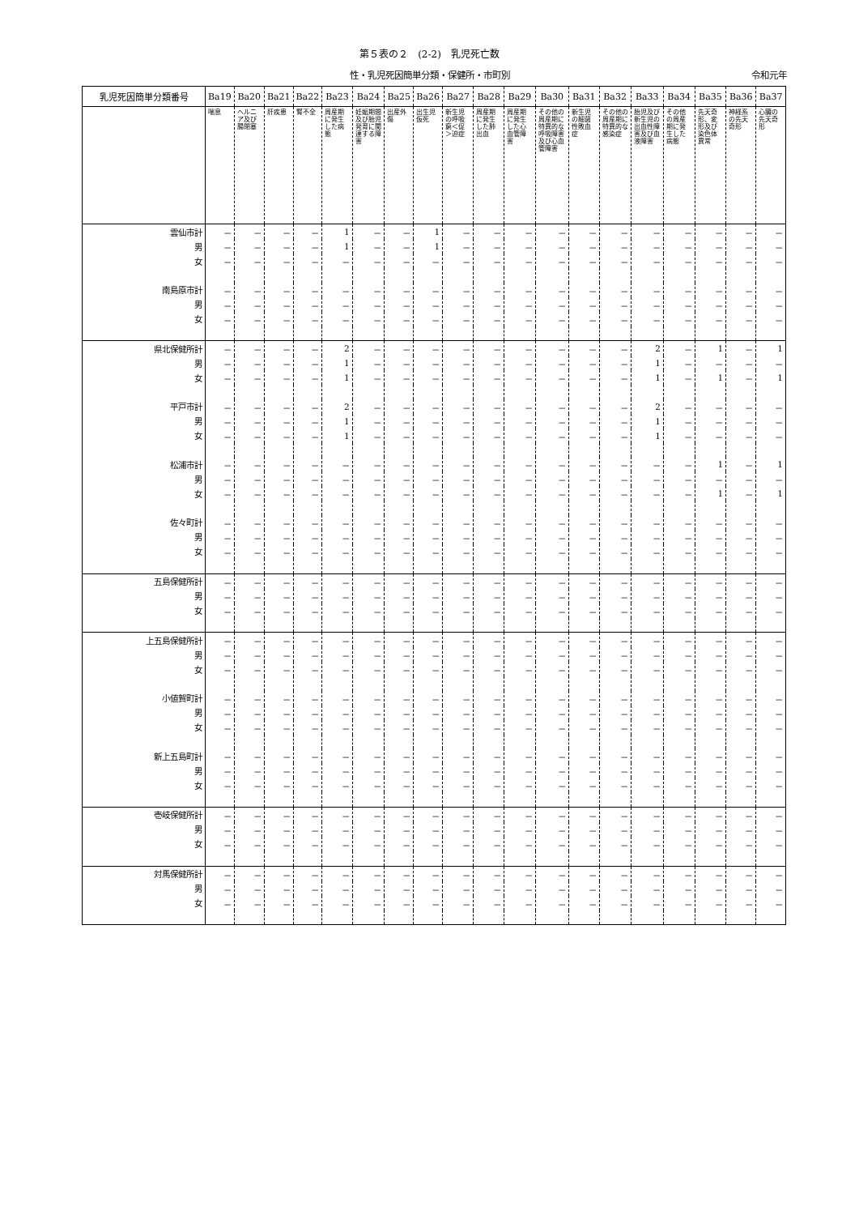第５表の２　(2-2)　乳児死亡数
性・乳児死因簡単分類・保健所・市町別 令和元年
| 乳児死因簡単分類番号 | Ba19 | Ba20 | Ba21 | Ba22 | Ba23 | Ba24 | Ba25 | Ba26 | Ba27 | Ba28 | Ba29 | Ba30 | Ba31 | Ba32 | Ba33 | Ba34 | Ba35 | Ba36 | Ba37 |
| --- | --- | --- | --- | --- | --- | --- | --- | --- | --- | --- | --- | --- | --- | --- | --- | --- | --- | --- | --- |
| | 喘息 | ヘルニア及び腸閉塞 | 肝疾患 | 腎不全 | 周産期に発生した病態 | 妊娠期間及び胎児発育に関連する障害 | 出産外傷 | 出生児仮死 | 新生児の呼吸窮＜促＞迫症 | 周産期に発生した肺出血 | 周産期に発生した心血管障害 | その他の周産期に特異的な呼吸障害及び心血管障害 | 新生児の細菌性敗血症 | その他の周産期に特異的な感染症 | 胎児及び新生児の出血性障害及び血液障害 | その他の周産期に発生した病態 | 先天奇形、変形及び染色体異常 | 神経系の先天奇形 | 心臓の先天奇形 |
| 雲仙市 計 | － | － | － | － | 1 | － | － | 1 | － | － | － | － | － | － | － | － | － | － | － |
| 男 | － | － | － | － | 1 | － | － | 1 | － | － | － | － | － | － | － | － | － | － | － |
| 女 | － | － | － | － | － | － | － | － | － | － | － | － | － | － | － | － | － | － | － |
| 南島原市 計 | － | － | － | － | － | － | － | － | － | － | － | － | － | － | － | － | － | － | － |
| 男 | － | － | － | － | － | － | － | － | － | － | － | － | － | － | － | － | － | － | － |
| 女 | － | － | － | － | － | － | － | － | － | － | － | － | － | － | － | － | － | － | － |
| 県北保健所 計 | － | － | － | － | 2 | － | － | － | － | － | － | － | － | － | 2 | － | 1 | － | 1 |
| 男 | － | － | － | － | 1 | － | － | － | － | － | － | － | － | － | 1 | － | － | － | － |
| 女 | － | － | － | － | 1 | － | － | － | － | － | － | － | － | － | 1 | － | 1 | － | 1 |
| 平戸市 計 | － | － | － | － | 2 | － | － | － | － | － | － | － | － | － | 2 | － | － | － | － |
| 男 | － | － | － | － | 1 | － | － | － | － | － | － | － | － | － | 1 | － | － | － | － |
| 女 | － | － | － | － | 1 | － | － | － | － | － | － | － | － | － | 1 | － | － | － | － |
| 松浦市 計 | － | － | － | － | － | － | － | － | － | － | － | － | － | － | － | － | 1 | － | 1 |
| 男 | － | － | － | － | － | － | － | － | － | － | － | － | － | － | － | － | － | － | － |
| 女 | － | － | － | － | － | － | － | － | － | － | － | － | － | － | － | － | 1 | － | 1 |
| 佐々町 計 | － | － | － | － | － | － | － | － | － | － | － | － | － | － | － | － | － | － | － |
| 男 | － | － | － | － | － | － | － | － | － | － | － | － | － | － | － | － | － | － | － |
| 女 | － | － | － | － | － | － | － | － | － | － | － | － | － | － | － | － | － | － | － |
| 五島保健所 計 | － | － | － | － | － | － | － | － | － | － | － | － | － | － | － | － | － | － | － |
| 男 | － | － | － | － | － | － | － | － | － | － | － | － | － | － | － | － | － | － | － |
| 女 | － | － | － | － | － | － | － | － | － | － | － | － | － | － | － | － | － | － | － |
| 上五島保健所 計 | － | － | － | － | － | － | － | － | － | － | － | － | － | － | － | － | － | － | － |
| 男 | － | － | － | － | － | － | － | － | － | － | － | － | － | － | － | － | － | － | － |
| 女 | － | － | － | － | － | － | － | － | － | － | － | － | － | － | － | － | － | － | － |
| 小値賀町 計 | － | － | － | － | － | － | － | － | － | － | － | － | － | － | － | － | － | － | － |
| 男 | － | － | － | － | － | － | － | － | － | － | － | － | － | － | － | － | － | － | － |
| 女 | － | － | － | － | － | － | － | － | － | － | － | － | － | － | － | － | － | － | － |
| 新上五島町 計 | － | － | － | － | － | － | － | － | － | － | － | － | － | － | － | － | － | － | － |
| 男 | － | － | － | － | － | － | － | － | － | － | － | － | － | － | － | － | － | － | － |
| 女 | － | － | － | － | － | － | － | － | － | － | － | － | － | － | － | － | － | － | － |
| 壱岐保健所 計 | － | － | － | － | － | － | － | － | － | － | － | － | － | － | － | － | － | － | － |
| 男 | － | － | － | － | － | － | － | － | － | － | － | － | － | － | － | － | － | － | － |
| 女 | － | － | － | － | － | － | － | － | － | － | － | － | － | － | － | － | － | － | － |
| 対馬保健所 計 | － | － | － | － | － | － | － | － | － | － | － | － | － | － | － | － | － | － | － |
| 男 | － | － | － | － | － | － | － | － | － | － | － | － | － | － | － | － | － | － | － |
| 女 | － | － | － | － | － | － | － | － | － | － | － | － | － | － | － | － | － | － | － |